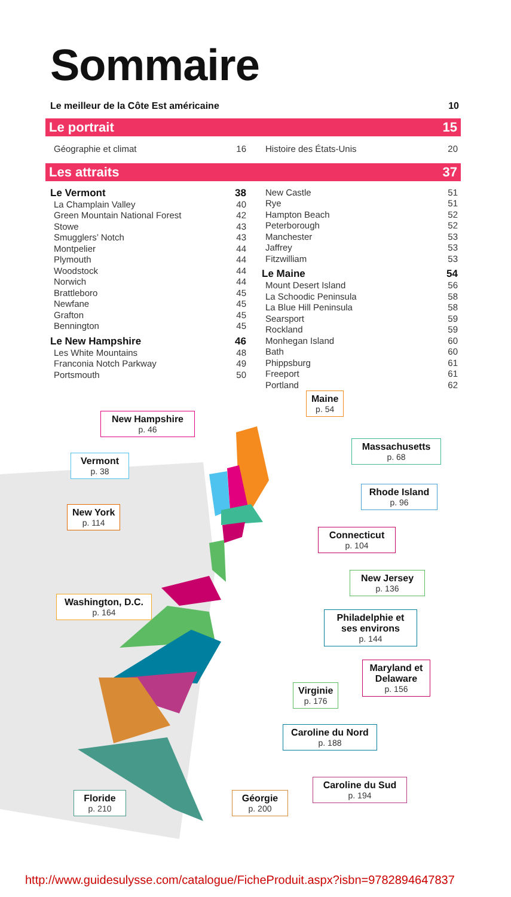Sommaire
Le meilleur de la Côte Est américaine 10
Le portrait 15
Géographie et climat 16 Histoire des États-Unis 20
Les attraits 37
Le Vermont 38
La Champlain Valley 40
Green Mountain National Forest 42
Stowe 43
Smugglers’ Notch 43
Montpelier 44
Plymouth 44
Woodstock 44
Norwich 44
Brattleboro 45
Newfane 45
Grafton 45
Bennington 45
Le New Hampshire 46
Les White Mountains 48
Franconia Notch Parkway 49
Portsmouth 50
New Castle 51
Rye 51
Hampton Beach 52
Peterborough 52
Manchester 53
Jaffrey 53
Fitzwilliam 53
Le Maine 54
Mount Desert Island 56
La Schoodic Peninsula 58
La Blue Hill Peninsula 58
Searsport 59
Rockland 59
Monhegan Island 60
Bath 60
Phippsburg 61
Freeport 61
Portland 62
Maine
p. 54
New Hampshire
p. 46
Massachusetts
p. 68
Vermont
p. 38
Rhode Island
p. 96
New York
p. 114
Connecticut
p. 104
New Jersey
p. 136
Washington, D.C.
p. 164
Philadelphie et ses environs
p. 144
Maryland et Delaware
p. 156
Virginie
p. 176
Caroline du Nord
p. 188
Caroline du Sud
p. 194
Floride
p. 210
Géorgie
p. 200
http://www.guidesulysse.com/catalogue/FicheProduit.aspx?isbn=9782894647837